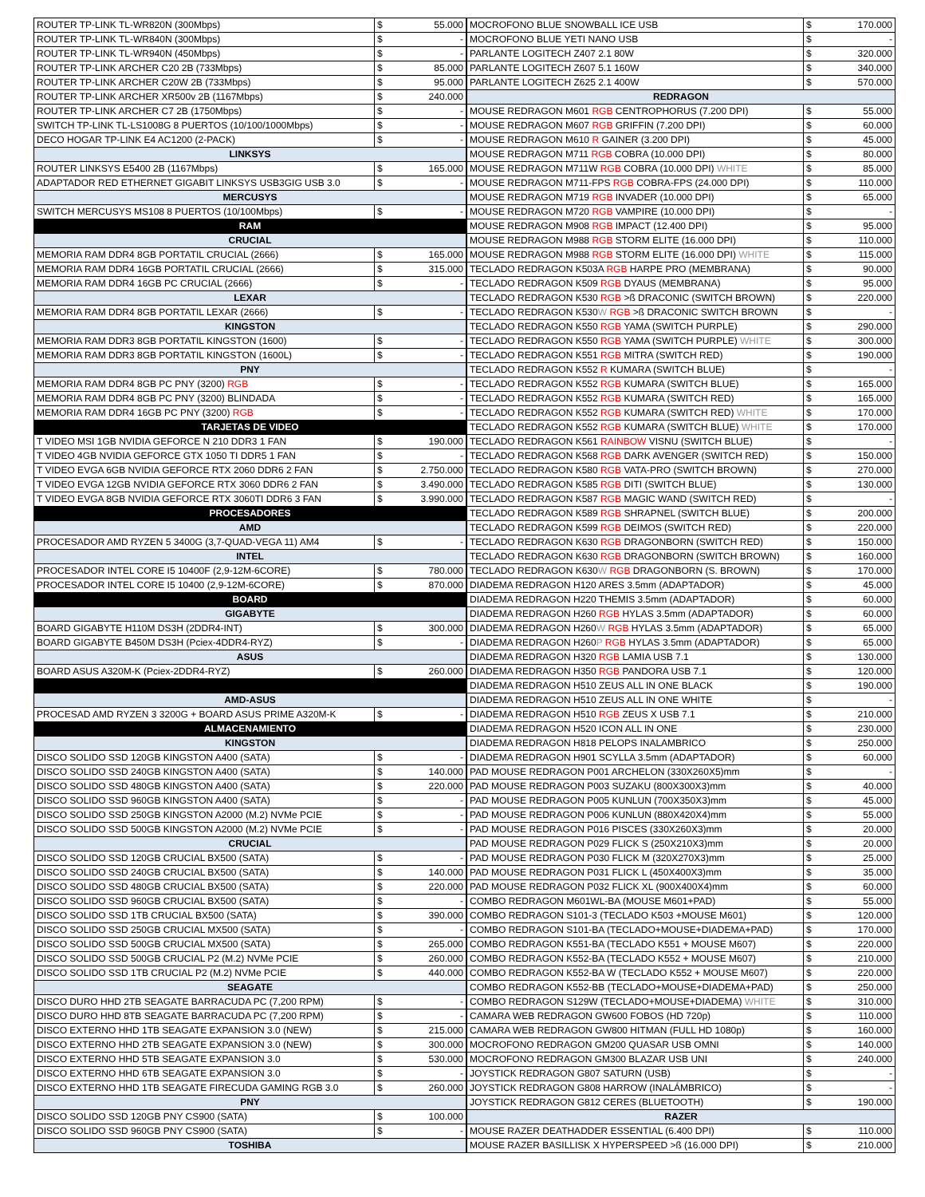| ROUTER TP-LINK TL-WR820N (300Mbps) | $ | 55.000 |
| ROUTER TP-LINK TL-WR840N (300Mbps) | $ | - |
| ROUTER TP-LINK TL-WR940N (450Mbps) | $ | - |
| ROUTER TP-LINK ARCHER C20 2B (733Mbps) | $ | 85.000 |
| ROUTER TP-LINK ARCHER C20W 2B (733Mbps) | $ | 95.000 |
| ROUTER TP-LINK ARCHER XR500v 2B (1167Mbps) | $ | 240.000 |
| ROUTER TP-LINK ARCHER C7 2B (1750Mbps) | $ | - |
| SWITCH TP-LINK TL-LS1008G 8 PUERTOS (10/100/1000Mbps) | $ | - |
| DECO HOGAR TP-LINK E4 AC1200 (2-PACK) | $ | - |
| LINKSYS | | |
| ROUTER LINKSYS E5400 2B (1167Mbps) | $ | 165.000 |
| ADAPTADOR RED ETHERNET GIGABIT LINKSYS USB3GIG USB 3.0 | $ | - |
| MERCUSYS | | |
| SWITCH MERCUSYS MS108 8 PUERTOS (10/100Mbps) | $ | - |
| RAM | | |
| CRUCIAL | | |
| MEMORIA RAM DDR4 8GB PORTATIL CRUCIAL (2666) | $ | 165.000 |
| MEMORIA RAM DDR4 16GB PORTATIL CRUCIAL (2666) | $ | 315.000 |
| MEMORIA RAM DDR4 16GB PC CRUCIAL (2666) | $ | - |
| LEXAR | | |
| MEMORIA RAM DDR4 8GB PORTATIL LEXAR (2666) | $ | - |
| KINGSTON | | |
| MEMORIA RAM DDR3 8GB PORTATIL KINGSTON (1600) | $ | - |
| MEMORIA RAM DDR3 8GB PORTATIL KINGSTON (1600L) | $ | - |
| PNY | | |
| MEMORIA RAM DDR4 8GB PC PNY (3200) RGB | $ | - |
| MEMORIA RAM DDR4 8GB PC PNY (3200) BLINDADA | $ | - |
| MEMORIA RAM DDR4 16GB PC PNY (3200) RGB | $ | - |
| TARJETAS DE VIDEO | | |
| T VIDEO MSI 1GB NVIDIA GEFORCE N 210 DDR3 1 FAN | $ | 190.000 |
| T VIDEO 4GB NVIDIA GEFORCE GTX 1050 TI DDR5 1 FAN | $ | - |
| T VIDEO EVGA 6GB NVIDIA GEFORCE RTX 2060 DDR6 2 FAN | $ | 2.750.000 |
| T VIDEO EVGA 12GB NVIDIA GEFORCE RTX 3060 DDR6 2 FAN | $ | 3.490.000 |
| T VIDEO EVGA 8GB NVIDIA GEFORCE RTX 3060TI DDR6 3 FAN | $ | 3.990.000 |
| PROCESADORES | | |
| AMD | | |
| PROCESADOR AMD RYZEN 5 3400G (3,7-QUAD-VEGA 11) AM4 | $ | - |
| INTEL | | |
| PROCESADOR INTEL CORE I5 10400F (2,9-12M-6CORE) | $ | 780.000 |
| PROCESADOR INTEL CORE I5 10400 (2,9-12M-6CORE) | $ | 870.000 |
| BOARD | | |
| GIGABYTE | | |
| BOARD GIGABYTE H110M DS3H (2DDR4-INT) | $ | 300.000 |
| BOARD GIGABYTE B450M DS3H (Pciex-4DDR4-RYZ) | $ | - |
| ASUS | | |
| BOARD ASUS A320M-K (Pciex-2DDR4-RYZ) | $ | 260.000 |
| AMD-ASUS | | |
| PROCESAD AMD RYZEN 3 3200G + BOARD ASUS PRIME A320M-K | $ | - |
| ALMACENAMIENTO | | |
| KINGSTON | | |
| DISCO SOLIDO SSD 120GB KINGSTON A400 (SATA) | $ | - |
| DISCO SOLIDO SSD 240GB KINGSTON A400 (SATA) | $ | 140.000 |
| DISCO SOLIDO SSD 480GB KINGSTON A400 (SATA) | $ | 220.000 |
| DISCO SOLIDO SSD 960GB KINGSTON A400 (SATA) | $ | - |
| DISCO SOLIDO SSD 250GB KINGSTON A2000 (M.2) NVMe PCIE | $ | - |
| DISCO SOLIDO SSD 500GB KINGSTON A2000 (M.2) NVMe PCIE | $ | - |
| CRUCIAL | | |
| DISCO SOLIDO SSD 120GB CRUCIAL BX500 (SATA) | $ | - |
| DISCO SOLIDO SSD 240GB CRUCIAL BX500 (SATA) | $ | 140.000 |
| DISCO SOLIDO SSD 480GB CRUCIAL BX500 (SATA) | $ | 220.000 |
| DISCO SOLIDO SSD 960GB CRUCIAL BX500 (SATA) | $ | - |
| DISCO SOLIDO SSD 1TB CRUCIAL BX500 (SATA) | $ | 390.000 |
| DISCO SOLIDO SSD 250GB CRUCIAL MX500 (SATA) | $ | - |
| DISCO SOLIDO SSD 500GB CRUCIAL MX500 (SATA) | $ | 265.000 |
| DISCO SOLIDO SSD 500GB CRUCIAL P2 (M.2) NVMe PCIE | $ | 260.000 |
| DISCO SOLIDO SSD 1TB CRUCIAL P2 (M.2) NVMe PCIE | $ | 440.000 |
| SEAGATE | | |
| DISCO DURO HHD 2TB SEAGATE BARRACUDA PC (7,200 RPM) | $ | - |
| DISCO DURO HHD 8TB SEAGATE BARRACUDA PC (7,200 RPM) | $ | - |
| DISCO EXTERNO HHD 1TB SEAGATE EXPANSION 3.0 (NEW) | $ | 215.000 |
| DISCO EXTERNO HHD 2TB SEAGATE EXPANSION 3.0 (NEW) | $ | 300.000 |
| DISCO EXTERNO HHD 5TB SEAGATE EXPANSION 3.0 | $ | 530.000 |
| DISCO EXTERNO HHD 6TB SEAGATE EXPANSION 3.0 | $ | - |
| DISCO EXTERNO HHD 1TB SEAGATE FIRECUDA GAMING RGB 3.0 | $ | 260.000 |
| PNY | | |
| DISCO SOLIDO SSD 120GB PNY CS900 (SATA) | $ | 100.000 |
| DISCO SOLIDO SSD 960GB PNY CS900 (SATA) | $ | - |
| TOSHIBA | | |
| MOCROFONO BLUE SNOWBALL ICE USB | $ | 170.000 |
| MOCROFONO BLUE YETI NANO USB | $ | - |
| PARLANTE LOGITECH Z407 2.1 80W | $ | 320.000 |
| PARLANTE LOGITECH Z607 5.1 160W | $ | 340.000 |
| PARLANTE LOGITECH Z625 2.1 400W | $ | 570.000 |
| REDRAGON | | |
| MOUSE REDRAGON M601 RGB CENTROPHORUS (7.200 DPI) | $ | 55.000 |
| MOUSE REDRAGON M607 RGB GRIFFIN (7.200 DPI) | $ | 60.000 |
| MOUSE REDRAGON M610 R GAINER (3.200 DPI) | $ | 45.000 |
| MOUSE REDRAGON M711 RGB COBRA (10.000 DPI) | $ | 80.000 |
| MOUSE REDRAGON M711W RGB COBRA (10.000 DPI) WHITE | $ | 85.000 |
| MOUSE REDRAGON M711-FPS RGB COBRA-FPS (24.000 DPI) | $ | 110.000 |
| MOUSE REDRAGON M719 RGB INVADER (10.000 DPI) | $ | 65.000 |
| MOUSE REDRAGON M720 RGB VAMPIRE (10.000 DPI) | $ | - |
| MOUSE REDRAGON M908 RGB IMPACT (12.400 DPI) | $ | 95.000 |
| MOUSE REDRAGON M988 RGB STORM ELITE (16.000 DPI) | $ | 110.000 |
| MOUSE REDRAGON M988 RGB STORM ELITE (16.000 DPI) WHITE | $ | 115.000 |
| TECLADO REDRAGON K503A RGB HARPE PRO (MEMBRANA) | $ | 90.000 |
| TECLADO REDRAGON K509 RGB DYAUS (MEMBRANA) | $ | 95.000 |
| TECLADO REDRAGON K530 RGB >ß DRACONIC (SWITCH BROWN) | $ | 220.000 |
| TECLADO REDRAGON K530 W RGB >ß DRACONIC SWITCH BROWN | $ | - |
| TECLADO REDRAGON K550 RGB YAMA (SWITCH PURPLE) | $ | 290.000 |
| TECLADO REDRAGON K550 RGB YAMA (SWITCH PURPLE) WHITE | $ | 300.000 |
| TECLADO REDRAGON K551 RGB MITRA (SWITCH RED) | $ | 190.000 |
| TECLADO REDRAGON K552 R KUMARA (SWITCH BLUE) | $ | - |
| TECLADO REDRAGON K552 RGB KUMARA (SWITCH BLUE) | $ | 165.000 |
| TECLADO REDRAGON K552 RGB KUMARA (SWITCH RED) | $ | 165.000 |
| TECLADO REDRAGON K552 RGB KUMARA (SWITCH RED) WHITE | $ | 170.000 |
| TECLADO REDRAGON K552 RGB KUMARA (SWITCH BLUE) WHITE | $ | 170.000 |
| TECLADO REDRAGON K561 RAINBOW VISNU (SWITCH BLUE) | $ | - |
| TECLADO REDRAGON K568 RGB DARK AVENGER (SWITCH RED) | $ | 150.000 |
| TECLADO REDRAGON K580 RGB VATA-PRO (SWITCH BROWN) | $ | 270.000 |
| TECLADO REDRAGON K585 RGB DITI (SWITCH BLUE) | $ | 130.000 |
| TECLADO REDRAGON K587 RGB MAGIC WAND (SWITCH RED) | $ | - |
| TECLADO REDRAGON K589 RGB SHRAPNEL (SWITCH BLUE) | $ | 200.000 |
| TECLADO REDRAGON K599 RGB DEIMOS (SWITCH RED) | $ | 220.000 |
| TECLADO REDRAGON K630 RGB DRAGONBORN (SWITCH RED) | $ | 150.000 |
| TECLADO REDRAGON K630 RGB DRAGONBORN (SWITCH BROWN) | $ | 160.000 |
| TECLADO REDRAGON K630 W RGB DRAGONBORN (S. BROWN) | $ | 170.000 |
| DIADEMA REDRAGON H120 ARES 3.5mm (ADAPTADOR) | $ | 45.000 |
| DIADEMA REDRAGON H220 THEMIS 3.5mm (ADAPTADOR) | $ | 60.000 |
| DIADEMA REDRAGON H260 RGB HYLAS 3.5mm (ADAPTADOR) | $ | 60.000 |
| DIADEMA REDRAGON H260 W RGB HYLAS 3.5mm (ADAPTADOR) | $ | 65.000 |
| DIADEMA REDRAGON H260 P RGB HYLAS 3.5mm (ADAPTADOR) | $ | 65.000 |
| DIADEMA REDRAGON H320 RGB LAMIA USB 7.1 | $ | 130.000 |
| DIADEMA REDRAGON H350 RGB PANDORA USB 7.1 | $ | 120.000 |
| DIADEMA REDRAGON H510 ZEUS ALL IN ONE BLACK | $ | 190.000 |
| DIADEMA REDRAGON H510 ZEUS ALL IN ONE WHITE | $ | - |
| DIADEMA REDRAGON H510 RGB ZEUS X USB 7.1 | $ | 210.000 |
| DIADEMA REDRAGON H520 ICON ALL IN ONE | $ | 230.000 |
| DIADEMA REDRAGON H818 PELOPS INALAMBRICO | $ | 250.000 |
| DIADEMA REDRAGON H901 SCYLLA 3.5mm (ADAPTADOR) | $ | 60.000 |
| PAD MOUSE REDRAGON P001 ARCHELON (330X260X5)mm | $ | - |
| PAD MOUSE REDRAGON P003 SUZAKU (800X300X3)mm | $ | 40.000 |
| PAD MOUSE REDRAGON P005 KUNLUN (700X350X3)mm | $ | 45.000 |
| PAD MOUSE REDRAGON P006 KUNLUN (880X420X4)mm | $ | 55.000 |
| PAD MOUSE REDRAGON P016 PISCES (330X260X3)mm | $ | 20.000 |
| PAD MOUSE REDRAGON P029 FLICK S (250X210X3)mm | $ | 20.000 |
| PAD MOUSE REDRAGON P030 FLICK M (320X270X3)mm | $ | 25.000 |
| PAD MOUSE REDRAGON P031 FLICK L (450X400X3)mm | $ | 35.000 |
| PAD MOUSE REDRAGON P032 FLICK XL (900X400X4)mm | $ | 60.000 |
| COMBO REDRAGON M601WL-BA (MOUSE M601+PAD) | $ | 55.000 |
| COMBO REDRAGON S101-3 (TECLADO K503 +MOUSE M601) | $ | 120.000 |
| COMBO REDRAGON S101-BA (TECLADO+MOUSE+DIADEMA+PAD) | $ | 170.000 |
| COMBO REDRAGON K551-BA (TECLADO K551 + MOUSE M607) | $ | 220.000 |
| COMBO REDRAGON K552-BA (TECLADO K552 + MOUSE M607) | $ | 210.000 |
| COMBO REDRAGON K552-BA W (TECLADO K552 + MOUSE M607) | $ | 220.000 |
| COMBO REDRAGON K552-BB (TECLADO+MOUSE+DIADEMA+PAD) | $ | 250.000 |
| COMBO REDRAGON S129W (TECLADO+MOUSE+DIADEMA) WHITE | $ | 310.000 |
| CAMARA WEB REDRAGON GW600 FOBOS (HD 720p) | $ | 110.000 |
| CAMARA WEB REDRAGON GW800 HITMAN (FULL HD 1080p) | $ | 160.000 |
| MOCROFONO REDRAGON GM200 QUASAR USB OMNI | $ | 140.000 |
| MOCROFONO REDRAGON GM300 BLAZAR USB UNI | $ | 240.000 |
| JOYSTICK REDRAGON G807 SATURN (USB) | $ | - |
| JOYSTICK REDRAGON G808 HARROW (INALÁMBRICO) | $ | - |
| JOYSTICK REDRAGON G812 CERES (BLUETOOTH) | $ | 190.000 |
| RAZER | | |
| MOUSE RAZER DEATHADDER ESSENTIAL (6.400 DPI) | $ | 110.000 |
| MOUSE RAZER BASILLISK X HYPERSPEED >ß (16.000 DPI) | $ | 210.000 |